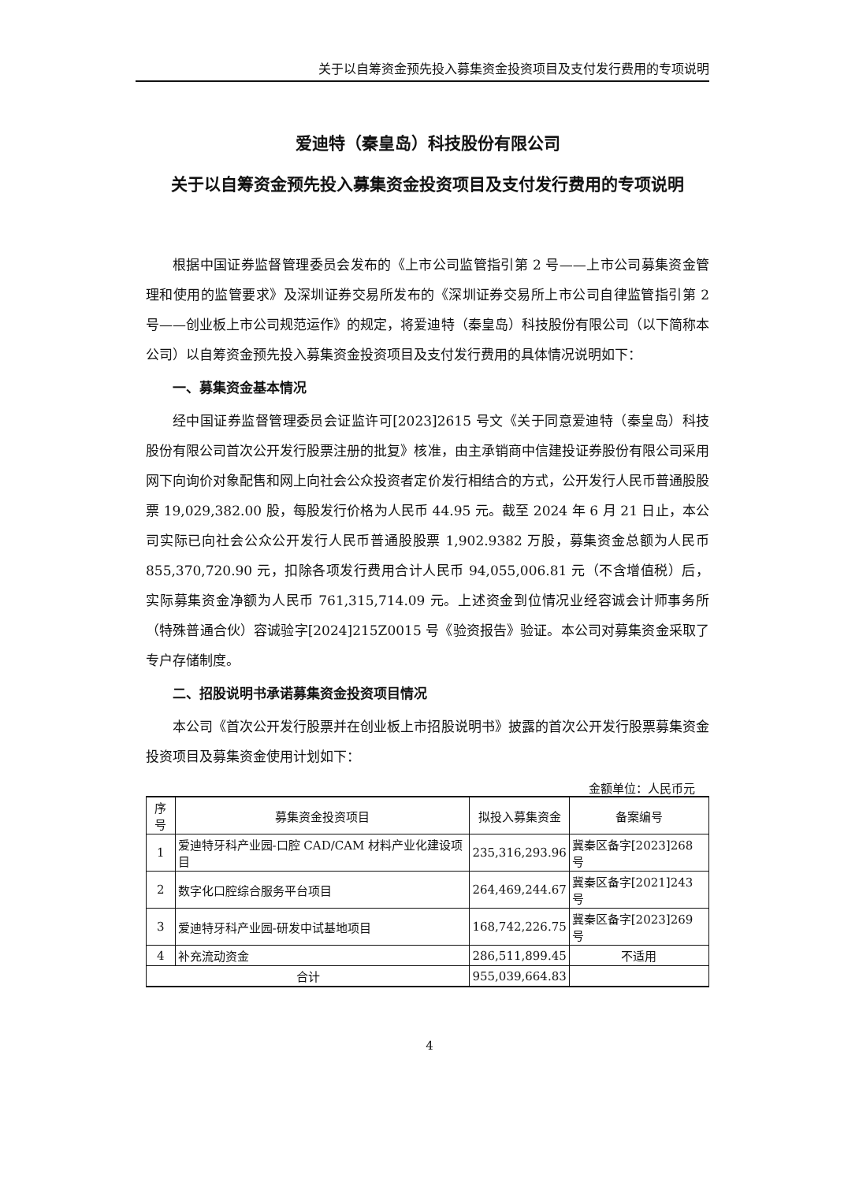关于以自筹资金预先投入募集资金投资项目及支付发行费用的专项说明
爱迪特（秦皇岛）科技股份有限公司
关于以自筹资金预先投入募集资金投资项目及支付发行费用的专项说明
根据中国证券监督管理委员会发布的《上市公司监管指引第 2 号——上市公司募集资金管理和使用的监管要求》及深圳证券交易所发布的《深圳证券交易所上市公司自律监管指引第 2 号——创业板上市公司规范运作》的规定，将爱迪特（秦皇岛）科技股份有限公司（以下简称本公司）以自筹资金预先投入募集资金投资项目及支付发行费用的具体情况说明如下：
一、募集资金基本情况
经中国证券监督管理委员会证监许可[2023]2615 号文《关于同意爱迪特（秦皇岛）科技股份有限公司首次公开发行股票注册的批复》核准，由主承销商中信建投证券股份有限公司采用网下向询价对象配售和网上向社会公众投资者定价发行相结合的方式，公开发行人民币普通股股票 19,029,382.00 股，每股发行价格为人民币 44.95 元。截至 2024 年 6 月 21 日止，本公司实际已向社会公众公开发行人民币普通股股票 1,902.9382 万股，募集资金总额为人民币 855,370,720.90 元，扣除各项发行费用合计人民币 94,055,006.81 元（不含增值税）后，实际募集资金净额为人民币 761,315,714.09 元。上述资金到位情况业经容诚会计师事务所（特殊普通合伙）容诚验字[2024]215Z0015 号《验资报告》验证。本公司对募集资金采取了专户存储制度。
二、招股说明书承诺募集资金投资项目情况
本公司《首次公开发行股票并在创业板上市招股说明书》披露的首次公开发行股票募集资金投资项目及募集资金使用计划如下：
金额单位：人民币元
| 序号 | 募集资金投资项目 | 拟投入募集资金 | 备案编号 |
| --- | --- | --- | --- |
| 1 | 爱迪特牙科产业园-口腔 CAD/CAM 材料产业化建设项目 | 235,316,293.96 | 冀秦区备字[2023]268 号 |
| 2 | 数字化口腔综合服务平台项目 | 264,469,244.67 | 冀秦区备字[2021]243 号 |
| 3 | 爱迪特牙科产业园-研发中试基地项目 | 168,742,226.75 | 冀秦区备字[2023]269 号 |
| 4 | 补充流动资金 | 286,511,899.45 | 不适用 |
| 合计 | | 955,039,664.83 | |
4